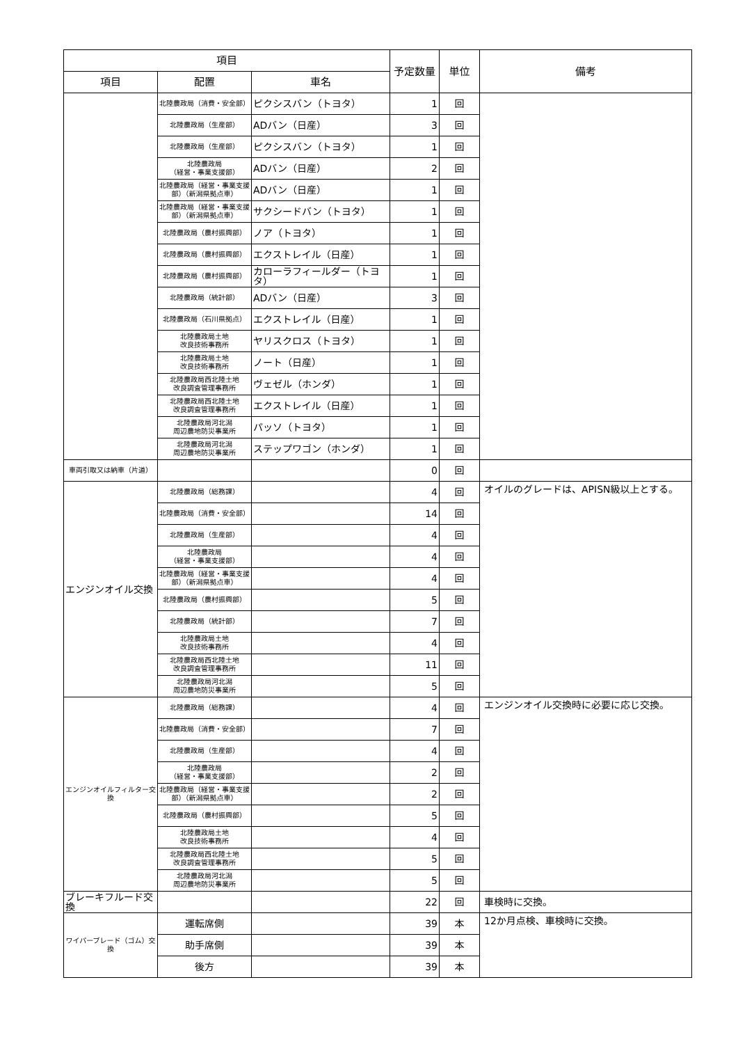| 項目 | | | 予定数量 | 単位 | 備考 |
| --- | --- | --- | --- | --- | --- |
| 項目 | 配置 | 車名 | | | |
| | 北陸農政局（消費・安全部） | ピクシスバン（トヨタ） | 1 | 回 | |
| | 北陸農政局（生産部） | ADバン（日産） | 3 | 回 | |
| | 北陸農政局（生産部） | ピクシスバン（トヨタ） | 1 | 回 | |
| | 北陸農政局 （経営・事業支援部） | ADバン（日産） | 2 | 回 | |
| | 北陸農政局（経営・事業支援部）（新潟県拠点車） | ADバン（日産） | 1 | 回 | |
| | 北陸農政局（経営・事業支援部）（新潟県拠点車） | サクシードバン（トヨタ） | 1 | 回 | |
| | 北陸農政局（農村振興部） | ノア（トヨタ） | 1 | 回 | |
| | 北陸農政局（農村振興部） | エクストレイル（日産） | 1 | 回 | |
| | 北陸農政局（農村振興部） | カローラフィールダー（トヨタ） | 1 | 回 | |
| | 北陸農政局（統計部） | ADバン（日産） | 3 | 回 | |
| | 北陸農政局（石川県拠点） | エクストレイル（日産） | 1 | 回 | |
| | 北陸農政局土地 改良技術事務所 | ヤリスクロス（トヨタ） | 1 | 回 | |
| | 北陸農政局土地 改良技術事務所 | ノート（日産） | 1 | 回 | |
| | 北陸農政局西北陸土地 改良調査管理事務所 | ヴェゼル（ホンダ） | 1 | 回 | |
| | 北陸農政局西北陸土地 改良調査管理事務所 | エクストレイル（日産） | 1 | 回 | |
| | 北陸農政局河北潟 周辺農地防災事業所 | パッソ（トヨタ） | 1 | 回 | |
| | 北陸農政局河北潟 周辺農地防災事業所 | ステップワゴン（ホンダ） | 1 | 回 | |
| 車両引取又は納車（片道） | | | 0 | 回 | |
| エンジンオイル交換 | 北陸農政局（総務課） | | 4 | 回 | オイルのグレードは、APISN級以上とする。 |
| | 北陸農政局（消費・安全部） | | 14 | 回 | |
| | 北陸農政局（生産部） | | 4 | 回 | |
| | 北陸農政局 （経営・事業支援部） | | 4 | 回 | |
| | 北陸農政局（経営・事業支援部）（新潟県拠点車） | | 4 | 回 | |
| | 北陸農政局（農村振興部） | | 5 | 回 | |
| | 北陸農政局（統計部） | | 7 | 回 | |
| | 北陸農政局土地 改良技術事務所 | | 4 | 回 | |
| | 北陸農政局西北陸土地 改良調査管理事務所 | | 11 | 回 | |
| | 北陸農政局河北潟 周辺農地防災事業所 | | 5 | 回 | |
| エンジンオイルフィルター交換 | 北陸農政局（総務課） | | 4 | 回 | エンジンオイル交換時に必要に応じ交換。 |
| | 北陸農政局（消費・安全部） | | 7 | 回 | |
| | 北陸農政局（生産部） | | 4 | 回 | |
| | 北陸農政局 （経営・事業支援部） | | 2 | 回 | |
| | 北陸農政局（経営・事業支援部）（新潟県拠点車） | | 2 | 回 | |
| | 北陸農政局（農村振興部） | | 5 | 回 | |
| | 北陸農政局土地 改良技術事務所 | | 4 | 回 | |
| | 北陸農政局西北陸土地 改良調査管理事務所 | | 5 | 回 | |
| | 北陸農政局河北潟 周辺農地防災事業所 | | 5 | 回 | |
| ブレーキフルード交換 | | | 22 | 回 | 車検時に交換。 |
| ワイパーブレード（ゴム）交換 | 運転席側 | | 39 | 本 | 12か月点検、車検時に交換。 |
| | 助手席側 | | 39 | 本 | |
| | 後方 | | 39 | 本 | |